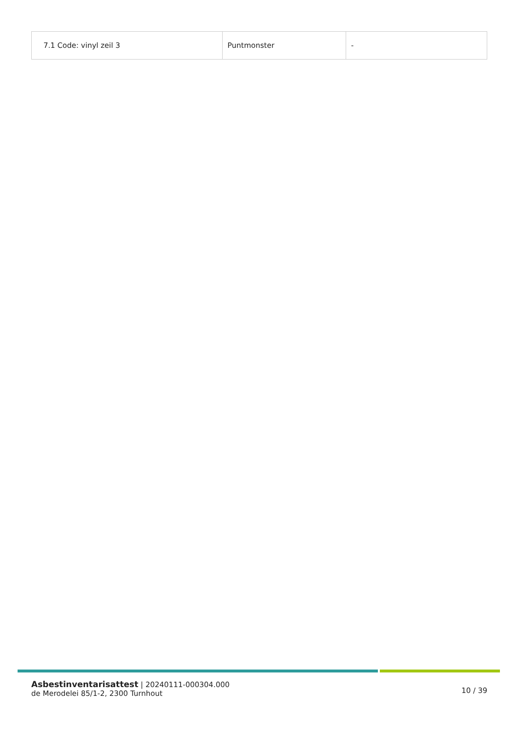| 7.1 Code: vinyl zeil 3 | Puntmonster | - |
Asbestinventarisattest | 20240111-000304.000
de Merodelei 85/1-2, 2300 Turnhout
10 / 39